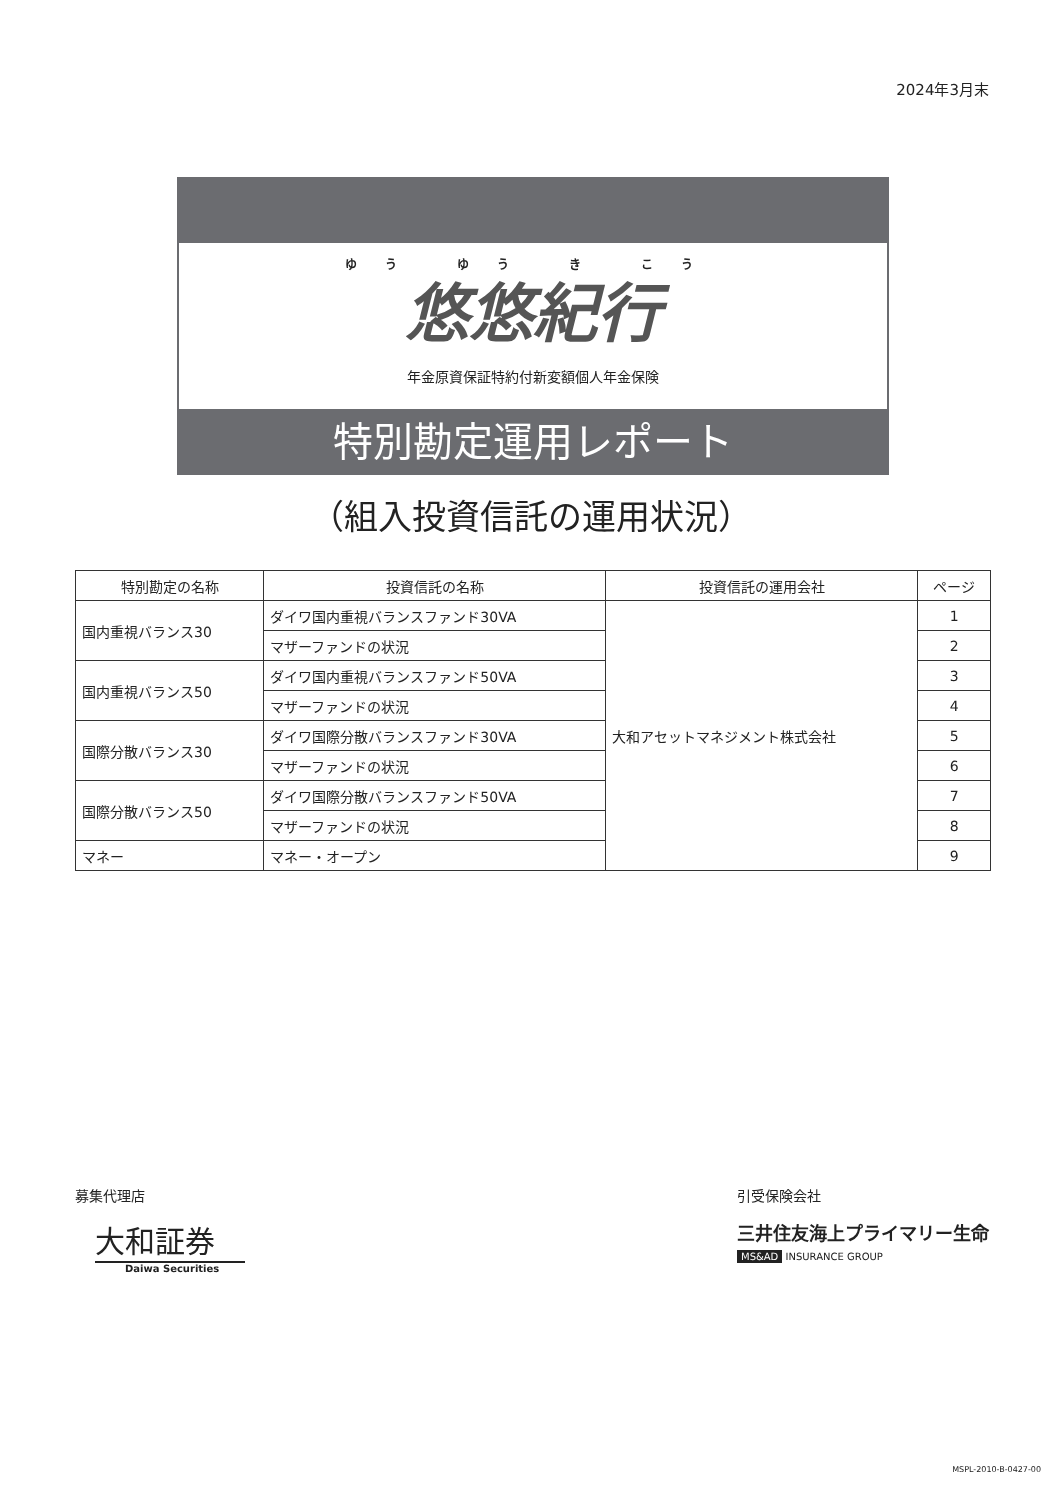2024年3月末
ゆう ゆう き こう
悠悠紀行
年金原資保証特約付新変額個人年金保険
特別勘定運用レポート
（組入投資信託の運用状況）
| 特別勘定の名称 | 投資信託の名称 | 投資信託の運用会社 | ページ |
| --- | --- | --- | --- |
| 国内重視バランス30 | ダイワ国内重視バランスファンド30VA | 大和アセットマネジメント株式会社 | 1 |
| | マザーファンドの状況 | | 2 |
| 国内重視バランス50 | ダイワ国内重視バランスファンド50VA | | 3 |
| | マザーファンドの状況 | | 4 |
| 国際分散バランス30 | ダイワ国際分散バランスファンド30VA | | 5 |
| | マザーファンドの状況 | | 6 |
| 国際分散バランス50 | ダイワ国際分散バランスファンド50VA | | 7 |
| | マザーファンドの状況 | | 8 |
| マネー | マネー・オープン | | 9 |
募集代理店
大和証券
Daiwa Securities
引受保険会社
三井住友海上プライマリー生命
MS&AD INSURANCE GROUP
MSPL-2010-B-0427-00